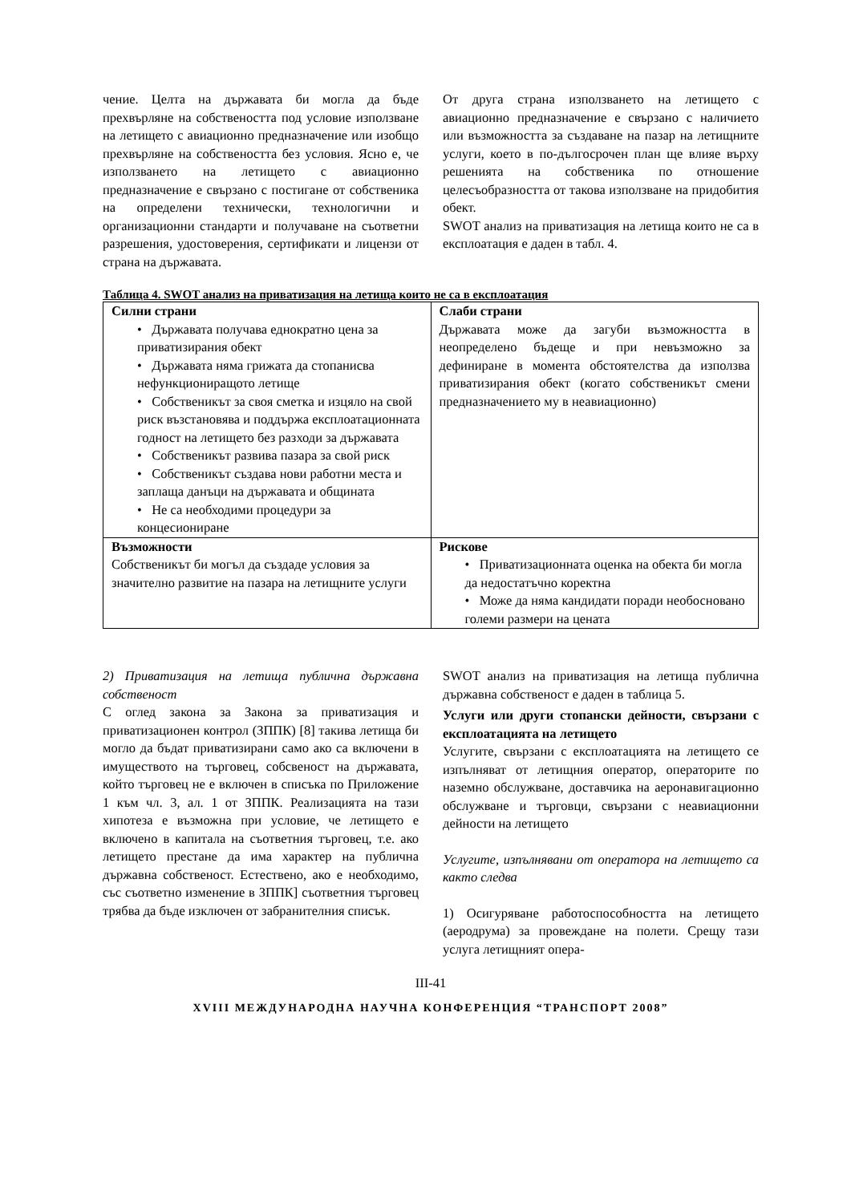чение. Целта на държавата би могла да бъде прехвърляне на собствеността под условие използване на летището с авиационно предназначение или изобщо прехвърляне на собствеността без условия. Ясно е, че използването на летището с авиационно предназначение е свързано с постигане от собственика на определени технически, технологични и организационни стандарти и получаване на съответни разрешения, удостоверения, сертификати и лицензи от страна на държавата.
От друга страна използването на летището с авиационно предназначение е свързано с наличието или възможността за създаване на пазар на летищните услуги, което в по-дългосрочен план ще влияе върху решенията на собственика по отношение целесъобразността от такова използване на придобития обект.
SWOT анализ на приватизация на летища които не са в експлоатация е даден в табл. 4.
Таблица 4. SWOT анализ на приватизация на летища които не са в експлоатация
| Силни страни • Държавата получава еднократно цена за приватизирания обект • Държавата няма грижата да стопанисва нефункциониращото летище • Собственикът за своя сметка и изцяло на свой риск възстановява и поддържа експлоатационната годност на летището без разходи за държавата • Собственикът развива пазара за свой риск • Собственикът създава нови работни места и заплаща данъци на държавата и общината • Не са необходими процедури за концесиониране | Слаби страни Държавата може да загуби възможността в неопределено бъдеще и при невъзможно за дефиниране в момента обстоятелства да използва приватизирания обект (когато собственикът смени предназначението му в неавиационно) |
| Възможности Собственикът би могъл да създаде условия за значително развитие на пазара на летищните услуги | Рискове • Приватизационната оценка на обекта би могла да недостатъчно коректна • Може да няма кандидати поради необосновано големи размери на цената |
2) Приватизация на летища публична държавна собственост
С оглед закона за Закона за приватизация и приватизационен контрол (ЗППК) [8] такива летища би могло да бъдат приватизирани само ако са включени в имуществото на търговец, собсвеност на държавата, който търговец не е включен в списъка по Приложение 1 към чл. 3, ал. 1 от ЗППК. Реализацията на тази хипотеза е възможна при условие, че летището е включено в капитала на съответния търговец, т.е. ако летището престане да има характер на публична държавна собственост. Естествено, ако е необходимо, със съответно изменение в ЗППК] съответния търговец трябва да бъде изключен от забранителния списък.
SWOT анализ на приватизация на летища публична държавна собственост е даден в таблица 5.
Услуги или други стопански дейности, свързани с експлоатацията на летището
Услугите, свързани с експлоатацията на летището се изпълняват от летищния оператор, операторите по наземно обслужване, доставчика на аеронавигационно обслужване и търговци, свързани с неавиационни дейности на летището
Услугите, изпълнявани от оператора на летището са както следва
1) Осигуряване работоспособността на летището (аеродрума) за провеждане на полети. Срещу тази услуга летищният опера-
III-41
XVIII МЕЖДУНАРОДНА НАУЧНА КОНФЕРЕНЦИЯ “ТРАНСПОРТ 2008”